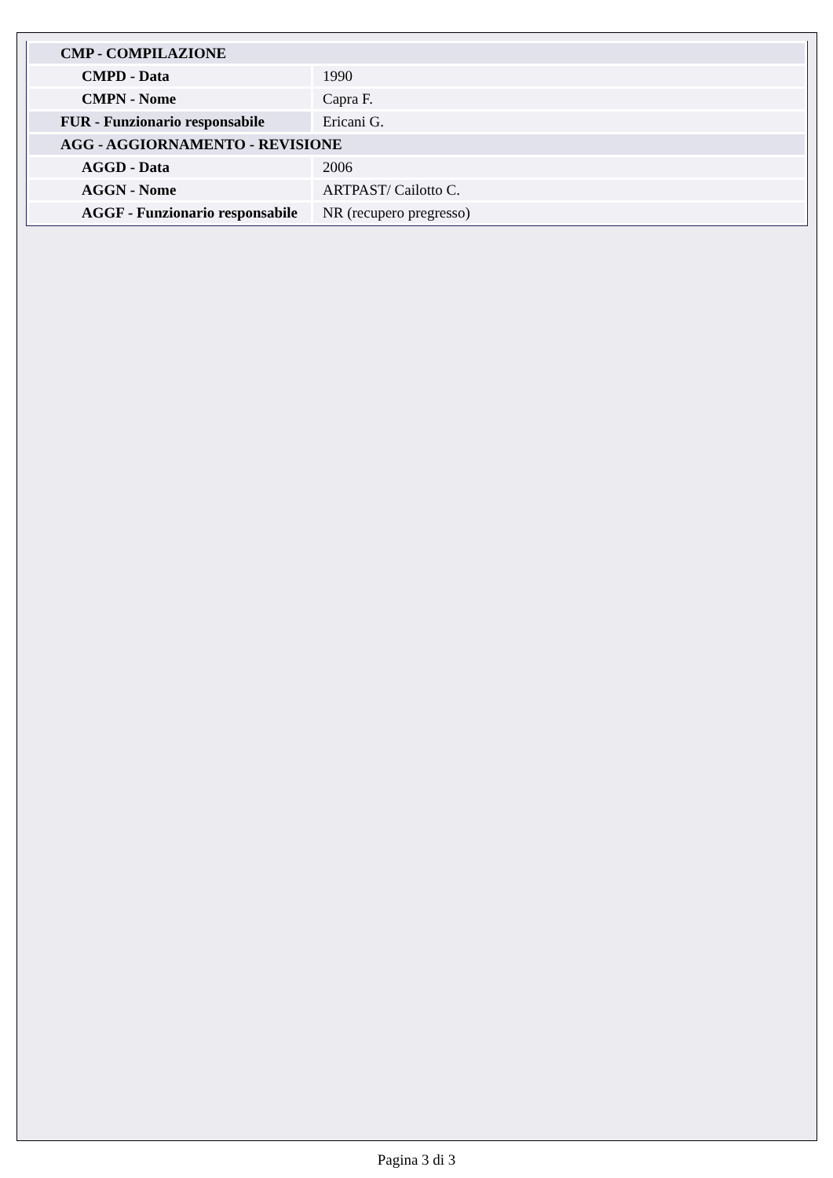| CMP - COMPILAZIONE | |
| --- | --- |
| CMPD - Data | 1990 |
| CMPN - Nome | Capra F. |
| FUR - Funzionario responsabile | Ericani G. |
| AGG - AGGIORNAMENTO - REVISIONE | |
| AGGD - Data | 2006 |
| AGGN - Nome | ARTPAST/ Cailotto C. |
| AGGF - Funzionario responsabile | NR (recupero pregresso) |
Pagina 3 di 3